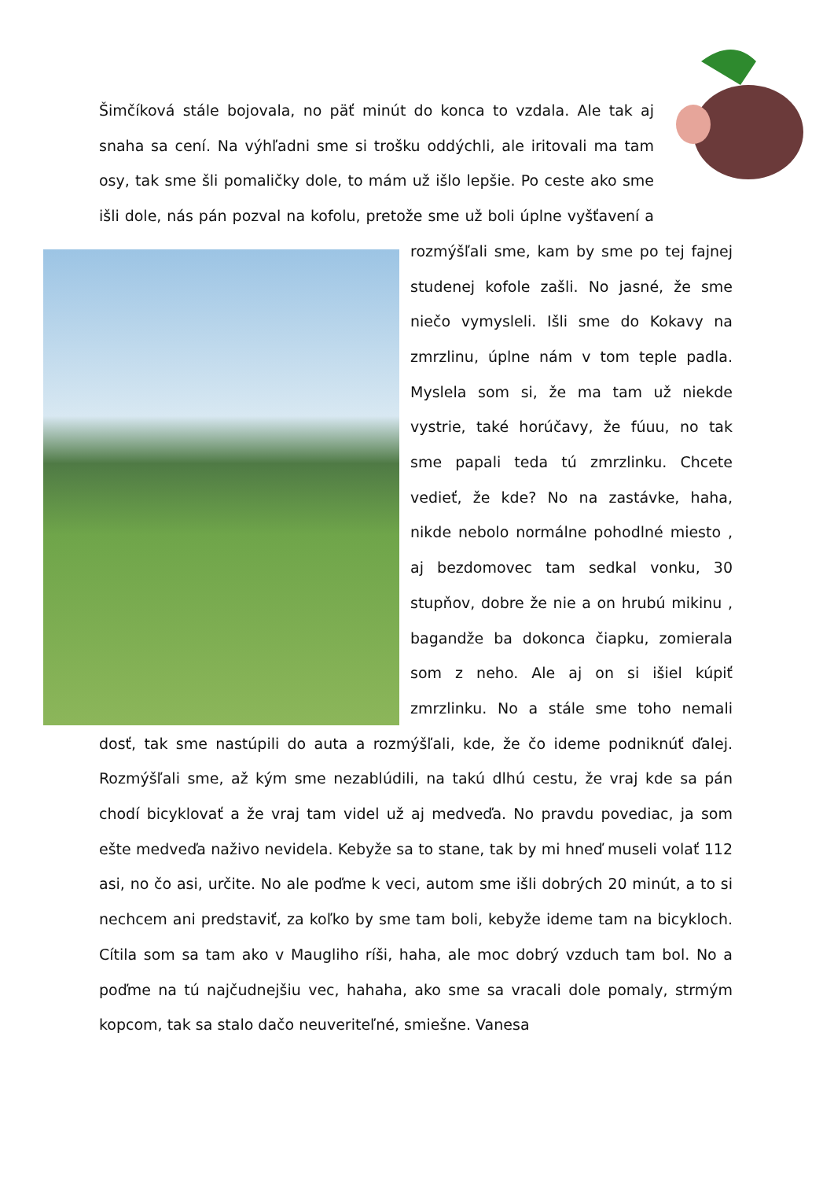Šimčíková stále bojovala, no päť minút do konca to vzdala. Ale tak aj snaha sa cení. Na výhľadni sme si trošku oddýchli, ale iritovali ma tam osy, tak sme šli pomaličky dole, to mám už išlo lepšie. Po ceste ako sme išli dole, nás pán pozval na kofolu, pretože sme už boli úplne vyšťavení a rozmýšľali sme, kam by sme po tej fajnej
studenej kofole zašli. No jasné, že sme niečo vymysleli. Išli sme do Kokavy na zmrzlinu, úplne nám v tom teple padla. Myslela som si, že ma tam už niekde vystrie, také horúčavy, že fúuu, no tak sme papali teda tú zmrzlinku. Chcete vedieť, že kde? No na zastávke, haha, nikde nebolo normálne pohodlné miesto , aj bezdomovec tam sedkal vonku, 30 stupňov, dobre že nie a on hrubú mikinu , bagandže ba dokonca čiapku, zomierala som z neho. Ale aj on si išiel kúpiť zmrzlinku. No a stále sme toho nemali dosť, tak sme nastúpili do auta a rozmýšľali, kde, že čo ideme podniknúť ďalej. Rozmýšľali sme, až kým sme nezablúdili, na takú dlhú cestu, že vraj kde sa pán chodí bicyklovať a že vraj tam videl už aj medveďa. No pravdu povediac, ja som ešte medveďa naživo nevidela. Kebyže sa to stane, tak by mi hneď museli volať 112 asi, no čo asi, určite. No ale poďme k veci, autom sme išli dobrých 20 minút, a to si nechcem ani predstaviť, za koľko by sme tam boli, kebyže ideme tam na bicykloch. Cítila som sa tam ako v Maugliho ríši, haha, ale moc dobrý vzduch tam bol. No a poďme na tú najčudnejšiu vec, hahaha, ako sme sa vracali dole pomaly, strmým kopcom, tak sa stalo dačo neuveriteľné, smiešne. Vanesa